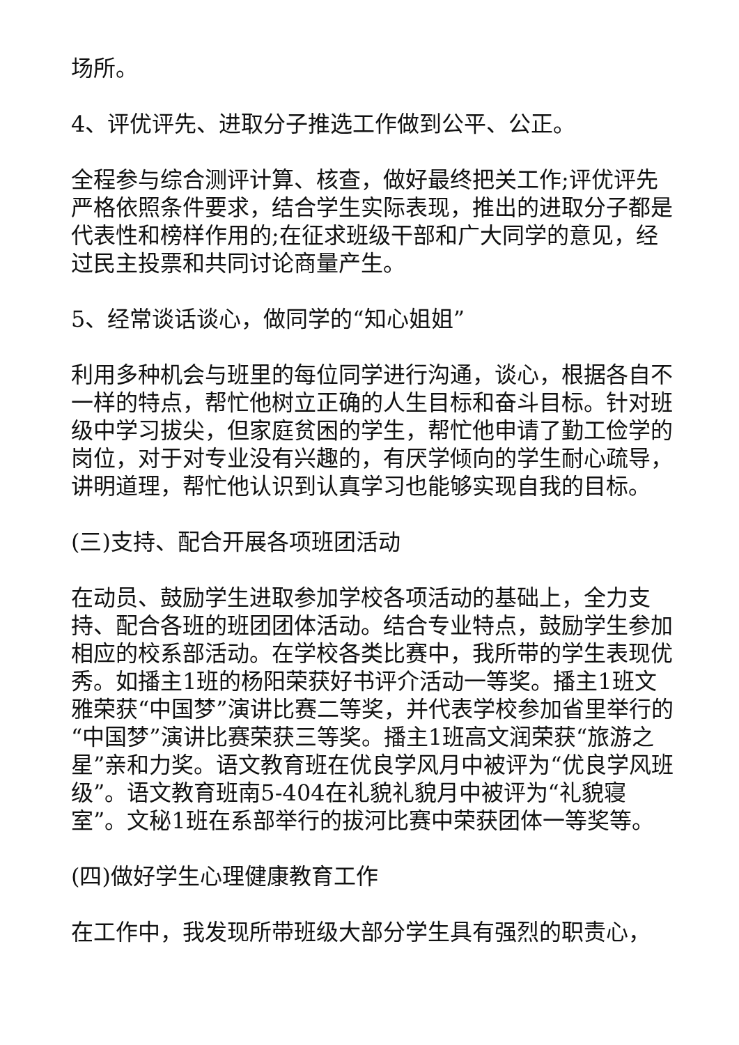场所。
4、评优评先、进取分子推选工作做到公平、公正。
全程参与综合测评计算、核查，做好最终把关工作;评优评先严格依照条件要求，结合学生实际表现，推出的进取分子都是代表性和榜样作用的;在征求班级干部和广大同学的意见，经过民主投票和共同讨论商量产生。
5、经常谈话谈心，做同学的“知心姐姐”
利用多种机会与班里的每位同学进行沟通，谈心，根据各自不一样的特点，帮忙他树立正确的人生目标和奋斗目标。针对班级中学习拔尖，但家庭贫困的学生，帮忙他申请了勤工俭学的岗位，对于对专业没有兴趣的，有厌学倾向的学生耐心疏导，讲明道理，帮忙他认识到认真学习也能够实现自我的目标。
(三)支持、配合开展各项班团活动
在动员、鼓励学生进取参加学校各项活动的基础上，全力支持、配合各班的班团团体活动。结合专业特点，鼓励学生参加相应的校系部活动。在学校各类比赛中，我所带的学生表现优秀。如播主1班的杨阳荣获好书评介活动一等奖。播主1班文雅荣获“中国梦”演讲比赛二等奖，并代表学校参加省里举行的“中国梦”演讲比赛荣获三等奖。播主1班高文润荣获“旅游之星”亲和力奖。语文教育班在优良学风月中被评为“优良学风班级”。语文教育班南5-404在礼貌礼貌月中被评为“礼貌寝室”。文秘1班在系部举行的拔河比赛中荣获团体一等奖等。
(四)做好学生心理健康教育工作
在工作中，我发现所带班级大部分学生具有强烈的职责心，